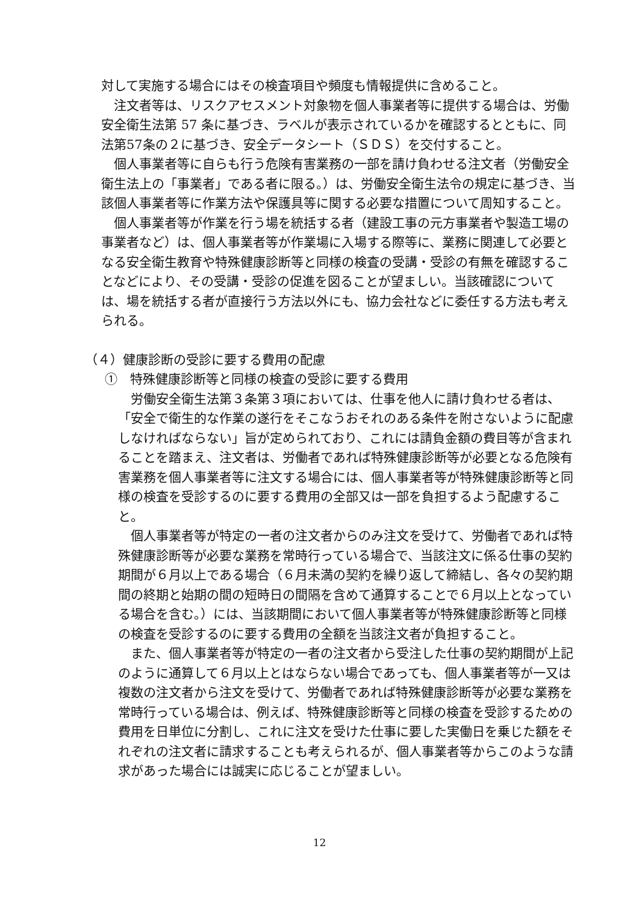対して実施する場合にはその検査項目や頻度も情報提供に含めること。
注文者等は、リスクアセスメント対象物を個人事業者等に提供する場合は、労働安全衛生法第 57 条に基づき、ラベルが表示されているかを確認するとともに、同法第57条の２に基づき、安全データシート（ＳＤＳ）を交付すること。
個人事業者等に自らも行う危険有害業務の一部を請け負わせる注文者（労働安全衛生法上の「事業者」である者に限る。）は、労働安全衛生法令の規定に基づき、当該個人事業者等に作業方法や保護具等に関する必要な措置について周知すること。
個人事業者等が作業を行う場を統括する者（建設工事の元方事業者や製造工場の事業者など）は、個人事業者等が作業場に入場する際等に、業務に関連して必要となる安全衛生教育や特殊健康診断等と同様の検査の受講・受診の有無を確認することなどにより、その受講・受診の促進を図ることが望ましい。当該確認については、場を統括する者が直接行う方法以外にも、協力会社などに委任する方法も考えられる。
（４）健康診断の受診に要する費用の配慮
①　特殊健康診断等と同様の検査の受診に要する費用
労働安全衛生法第３条第３項においては、仕事を他人に請け負わせる者は、「安全で衛生的な作業の遂行をそこなうおそれのある条件を附さないように配慮しなければならない」旨が定められており、これには請負金額の費目等が含まれることを踏まえ、注文者は、労働者であれば特殊健康診断等が必要となる危険有害業務を個人事業者等に注文する場合には、個人事業者等が特殊健康診断等と同様の検査を受診するのに要する費用の全部又は一部を負担するよう配慮すること。
個人事業者等が特定の一者の注文者からのみ注文を受けて、労働者であれば特殊健康診断等が必要な業務を常時行っている場合で、当該注文に係る仕事の契約期間が６月以上である場合（６月未満の契約を繰り返して締結し、各々の契約期間の終期と始期の間の短時日の間隔を含めて通算することで６月以上となっている場合を含む。）には、当該期間において個人事業者等が特殊健康診断等と同様の検査を受診するのに要する費用の全額を当該注文者が負担すること。
また、個人事業者等が特定の一者の注文者から受注した仕事の契約期間が上記のように通算して６月以上とはならない場合であっても、個人事業者等が一又は複数の注文者から注文を受けて、労働者であれば特殊健康診断等が必要な業務を常時行っている場合は、例えば、特殊健康診断等と同様の検査を受診するための費用を日単位に分割し、これに注文を受けた仕事に要した実働日を乗じた額をそれぞれの注文者に請求することも考えられるが、個人事業者等からこのような請求があった場合には誠実に応じることが望ましい。
12